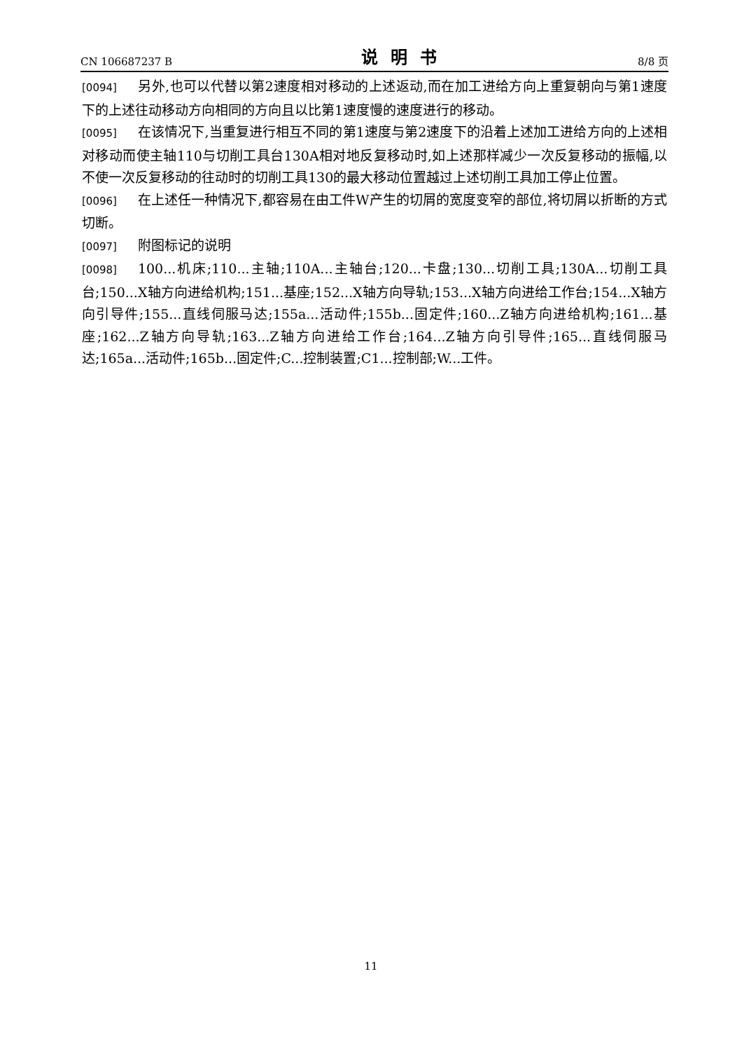CN 106687237 B 说明书 8/8 页
[0094] 另外,也可以代替以第2速度相对移动的上述返动,而在加工进给方向上重复朝向与第1速度下的上述往动移动方向相同的方向且以比第1速度慢的速度进行的移动。
[0095] 在该情况下,当重复进行相互不同的第1速度与第2速度下的沿着上述加工进给方向的上述相对移动而使主轴110与切削工具台130A相对地反复移动时,如上述那样减少一次反复移动的振幅,以不使一次反复移动的往动时的切削工具130的最大移动位置越过上述切削工具加工停止位置。
[0096] 在上述任一种情况下,都容易在由工件W产生的切屑的宽度变窄的部位,将切屑以折断的方式切断。
[0097] 附图标记的说明
[0098] 100...机床;110...主轴;110A...主轴台;120...卡盘;130...切削工具;130A...切削工具台;150...X轴方向进给机构;151...基座;152...X轴方向导轨;153...X轴方向进给工作台;154...X轴方向引导件;155...直线伺服马达;155a...活动件;155b...固定件;160...Z轴方向进给机构;161...基座;162...Z轴方向导轨;163...Z轴方向进给工作台;164...Z轴方向引导件;165...直线伺服马达;165a...活动件;165b...固定件;C...控制装置;C1...控制部;W...工件。
11